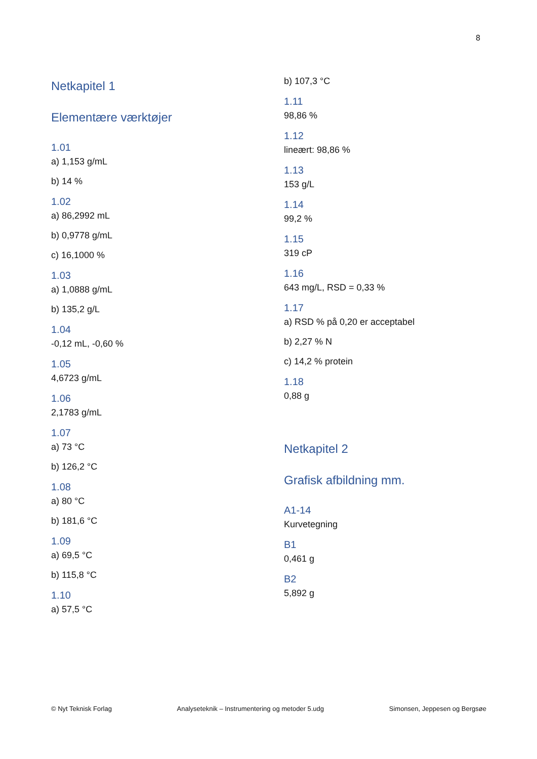8
Netkapitel 1
Elementære værktøjer
1.01
a) 1,153 g/mL
b) 14 %
1.02
a) 86,2992 mL
b) 0,9778 g/mL
c) 16,1000 %
1.03
a) 1,0888 g/mL
b) 135,2 g/L
1.04
-0,12 mL, -0,60 %
1.05
4,6723 g/mL
1.06
2,1783 g/mL
1.07
a) 73 °C
b) 126,2 °C
1.08
a) 80 °C
b) 181,6 °C
1.09
a) 69,5 °C
b) 115,8 °C
1.10
a) 57,5 °C
b) 107,3 °C
1.11
98,86 %
1.12
lineært: 98,86 %
1.13
153 g/L
1.14
99,2 %
1.15
319 cP
1.16
643 mg/L, RSD = 0,33 %
1.17
a) RSD % på 0,20 er acceptabel
b) 2,27 % N
c) 14,2 % protein
1.18
0,88 g
Netkapitel 2
Grafisk afbildning mm.
A1-14
Kurvetegning
B1
0,461 g
B2
5,892 g
© Nyt Teknisk Forlag Analyseteknik – Instrumentering og metoder 5.udg Simonsen, Jeppesen og Bergsøe